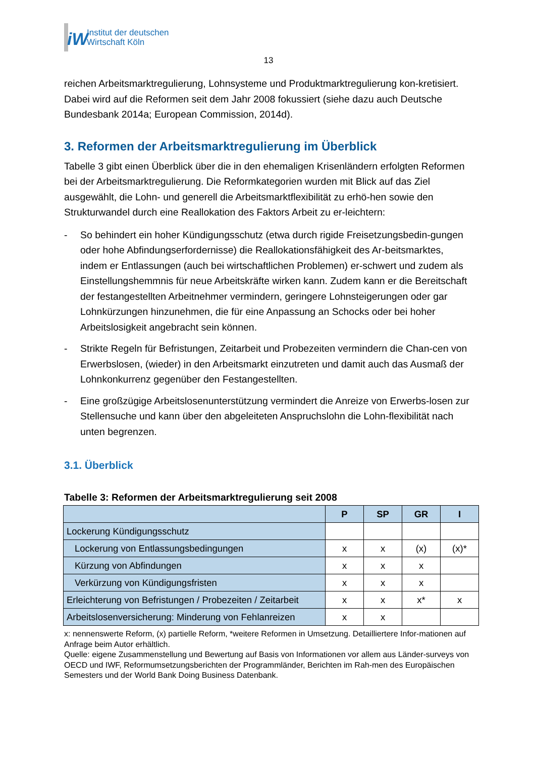iW
Institut der deutschen
Wirtschaft Köln
13
reichen Arbeitsmarktregulierung, Lohnsysteme und Produktmarktregulierung kon-kretisiert. Dabei wird auf die Reformen seit dem Jahr 2008 fokussiert (siehe dazu auch Deutsche Bundesbank 2014a; European Commission, 2014d).
3. Reformen der Arbeitsmarktregulierung im Überblick
Tabelle 3 gibt einen Überblick über die in den ehemaligen Krisenländern erfolgten Reformen bei der Arbeitsmarktregulierung. Die Reformkategorien wurden mit Blick auf das Ziel ausgewählt, die Lohn- und generell die Arbeitsmarktflexibilität zu erhö-hen sowie den Strukturwandel durch eine Reallokation des Faktors Arbeit zu er-leichtern:
- So behindert ein hoher Kündigungsschutz (etwa durch rigide Freisetzungsbedin-gungen oder hohe Abfindungserfordernisse) die Reallokationsfähigkeit des Ar-beitsmarktes, indem er Entlassungen (auch bei wirtschaftlichen Problemen) er-schwert und zudem als Einstellungshemmnis für neue Arbeitskräfte wirken kann. Zudem kann er die Bereitschaft der festangestellten Arbeitnehmer vermindern, geringere Lohnsteigerungen oder gar Lohnkürzungen hinzunehmen, die für eine Anpassung an Schocks oder bei hoher Arbeitslosigkeit angebracht sein können.
- Strikte Regeln für Befristungen, Zeitarbeit und Probezeiten vermindern die Chan-cen von Erwerbslosen, (wieder) in den Arbeitsmarkt einzutreten und damit auch das Ausmaß der Lohnkonkurrenz gegenüber den Festangestellten.
- Eine großzügige Arbeitslosenunterstützung vermindert die Anreize von Erwerbs-losen zur Stellensuche und kann über den abgeleiteten Anspruchslohn die Lohn-flexibilität nach unten begrenzen.
3.1. Überblick
Tabelle 3: Reformen der Arbeitsmarktregulierung seit 2008
| | P | SP | GR | I |
| --- | --- | --- | --- | --- |
| Lockerung Kündigungsschutz | | | | |
| Lockerung von Entlassungsbedingungen | x | x | (x) | (x)* |
| Kürzung von Abfindungen | x | x | x | |
| Verkürzung von Kündigungsfristen | x | x | x | |
| Erleichterung von Befristungen / Probezeiten / Zeitarbeit | x | x | x* | x |
| Arbeitslosenversicherung: Minderung von Fehlanreizen | x | x | | |
x: nennenswerte Reform, (x) partielle Reform, *weitere Reformen in Umsetzung. Detailliertere Infor-mationen auf Anfrage beim Autor erhältlich.
Quelle: eigene Zusammenstellung und Bewertung auf Basis von Informationen vor allem aus Länder-surveys von OECD und IWF, Reformumsetzungsberichten der Programmländer, Berichten im Rah-men des Europäischen Semesters und der World Bank Doing Business Datenbank.